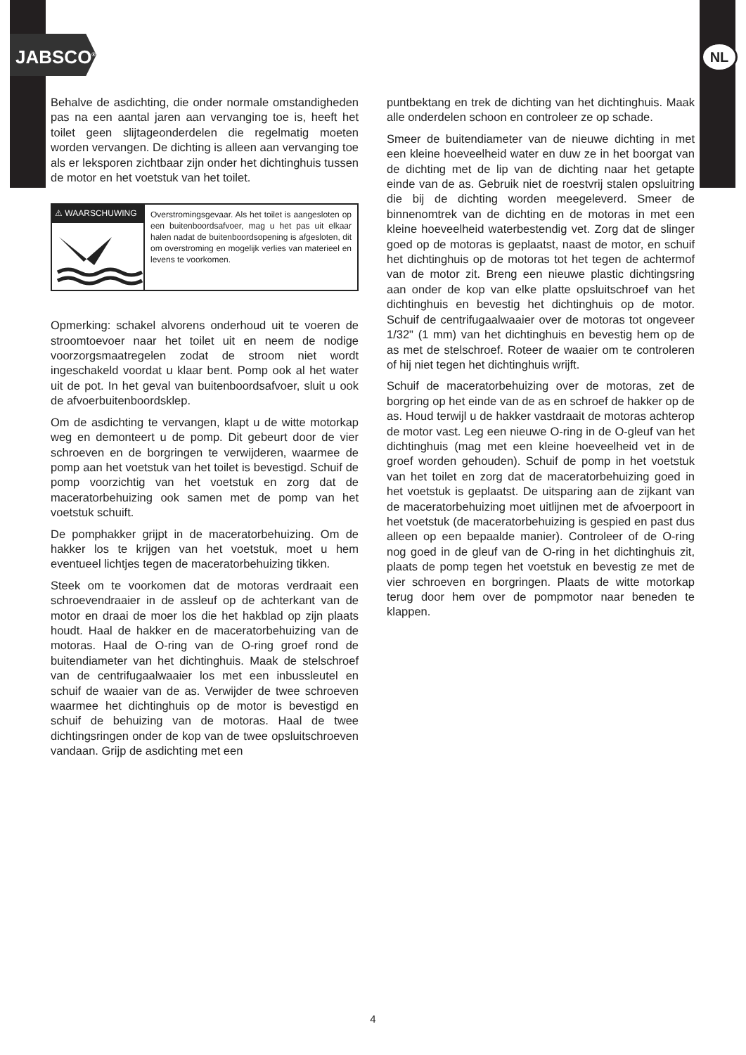JABSCO<sup>®</sup> NL
Behalve de asdichting, die onder normale omstandigheden pas na een aantal jaren aan vervanging toe is, heeft het toilet geen slijtageonderdelen die regelmatig moeten worden vervangen. De dichting is alleen aan vervanging toe als er leksporen zichtbaar zijn onder het dichtinghuis tussen de motor en het voetstuk van het toilet.
⚠ WAARSCHUWING
Overstromingsgevaar. Als het toilet is aangesloten op een buitenboordsafvoer, mag u het pas uit elkaar halen nadat de buitenboordsopening is afgesloten, dit om overstroming en mogelijk verlies van materieel en levens te voorkomen.
Opmerking: schakel alvorens onderhoud uit te voeren de stroomtoevoer naar het toilet uit en neem de nodige voorzorgsmaatregelen zodat de stroom niet wordt ingeschakeld voordat u klaar bent. Pomp ook al het water uit de pot. In het geval van buitenboordsafvoer, sluit u ook de afvoerbuitenboordsklep.
Om de asdichting te vervangen, klapt u de witte motorkap weg en demonteert u de pomp. Dit gebeurt door de vier schroeven en de borgringen te verwijderen, waarmee de pomp aan het voetstuk van het toilet is bevestigd. Schuif de pomp voorzichtig van het voetstuk en zorg dat de maceratorbehuizing ook samen met de pomp van het voetstuk schuift.
De pomphakker grijpt in de maceratorbehuizing. Om de hakker los te krijgen van het voetstuk, moet u hem eventueel lichtjes tegen de maceratorbehuizing tikken.
Steek om te voorkomen dat de motoras verdraait een schroevendraaier in de assleuf op de achterkant van de motor en draai de moer los die het hakblad op zijn plaats houdt. Haal de hakker en de maceratorbehuizing van de motoras. Haal de O-ring van de O-ring groef rond de buitendiameter van het dichtinghuis. Maak de stelschroef van de centrifugaalwaaier los met een inbussleutel en schuif de waaier van de as. Verwijder de twee schroeven waarmee het dichtinghuis op de motor is bevestigd en schuif de behuizing van de motoras. Haal de twee dichtingsringen onder de kop van de twee opsluitschroeven vandaan. Grijp de asdichting met een
puntbektang en trek de dichting van het dichtinghuis. Maak alle onderdelen schoon en controleer ze op schade.
Smeer de buitendiameter van de nieuwe dichting in met een kleine hoeveelheid water en duw ze in het boorgat van de dichting met de lip van de dichting naar het getapte einde van de as. Gebruik niet de roestvrij stalen opsluitring die bij de dichting worden meegeleverd. Smeer de binnenomtrek van de dichting en de motoras in met een kleine hoeveelheid waterbestendig vet. Zorg dat de slinger goed op de motoras is geplaatst, naast de motor, en schuif het dichtinghuis op de motoras tot het tegen de achtermof van de motor zit. Breng een nieuwe plastic dichtingsring aan onder de kop van elke platte opsluitschroef van het dichtinghuis en bevestig het dichtinghuis op de motor. Schuif de centrifugaalwaaier over de motoras tot ongeveer 1/32" (1 mm) van het dichtinghuis en bevestig hem op de as met de stelschroef. Roteer de waaier om te controleren of hij niet tegen het dichtinghuis wrijft.
Schuif de maceratorbehuizing over de motoras, zet de borgring op het einde van de as en schroef de hakker op de as. Houd terwijl u de hakker vastdraait de motoras achterop de motor vast. Leg een nieuwe O-ring in de O-gleuf van het dichtinghuis (mag met een kleine hoeveelheid vet in de groef worden gehouden). Schuif de pomp in het voetstuk van het toilet en zorg dat de maceratorbehuizing goed in het voetstuk is geplaatst. De uitsparing aan de zijkant van de maceratorbehuizing moet uitlijnen met de afvoerpoort in het voetstuk (de maceratorbehuizing is gespied en past dus alleen op een bepaalde manier). Controleer of de O-ring nog goed in de gleuf van de O-ring in het dichtinghuis zit, plaats de pomp tegen het voetstuk en bevestig ze met de vier schroeven en borgringen. Plaats de witte motorkap terug door hem over de pompmotor naar beneden te klappen.
4